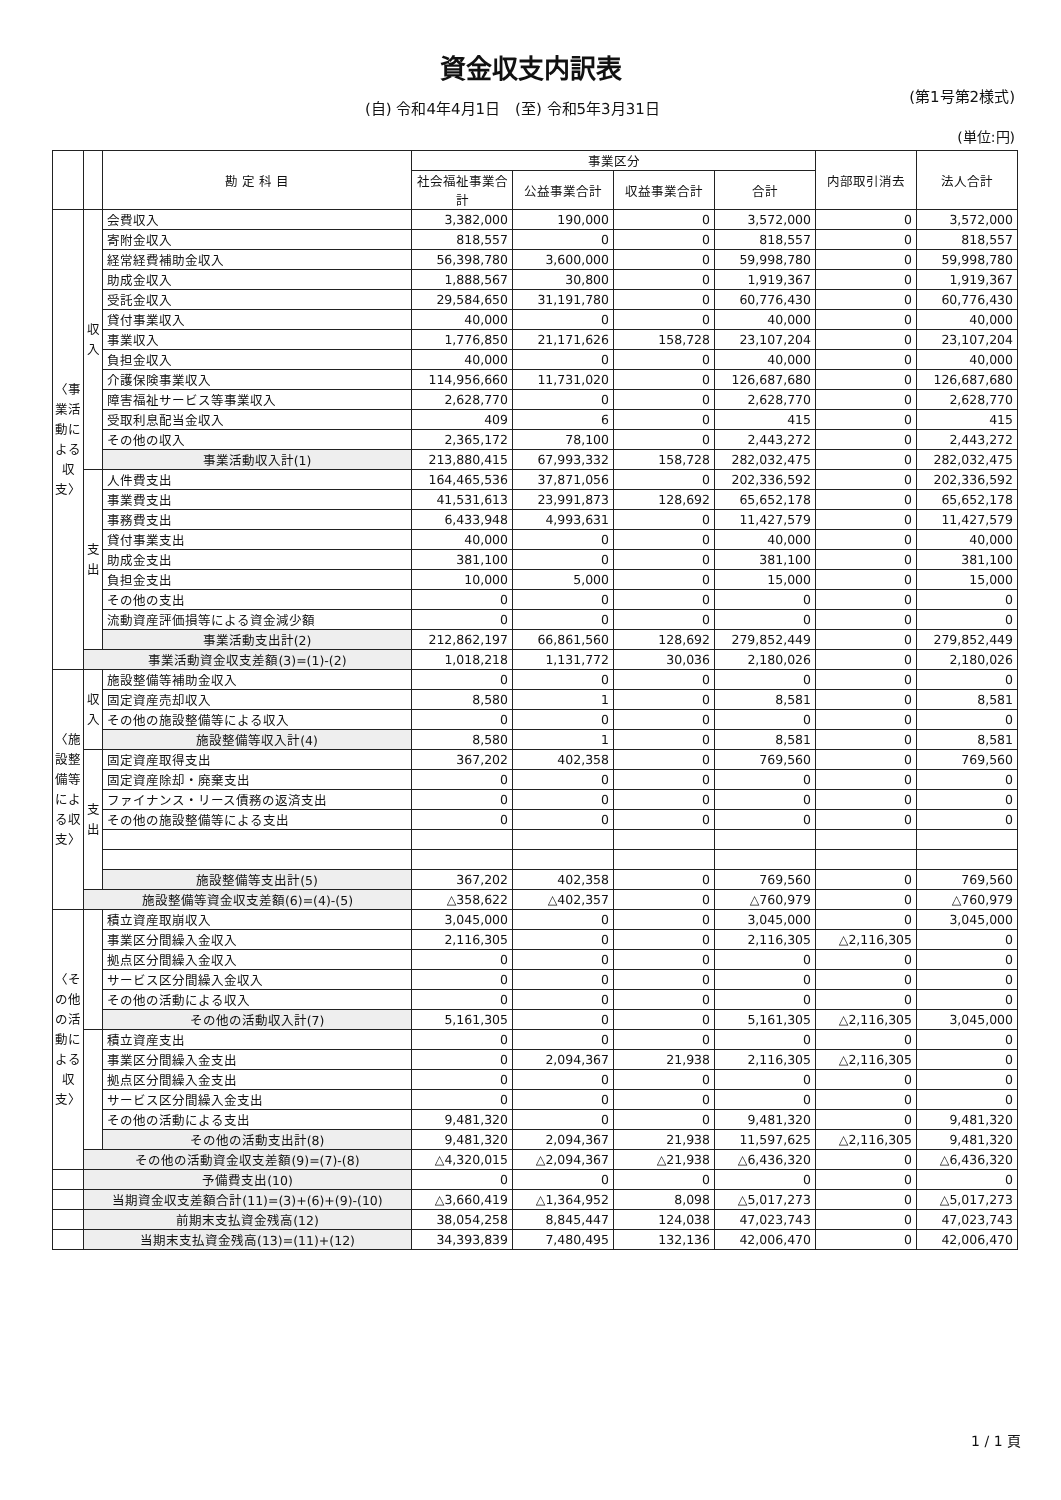資金収支内訳表
(自) 令和4年4月1日　(至) 令和5年3月31日 (第1号第2様式)
(単位:円)
| | | 勘 定 科 目 | 事業区分 | | | | 内部取引消去 | 法人合計 |
| --- | --- | --- | --- | --- | --- | --- | --- | --- |
| | | | 社会福祉事業合計 | 公益事業合計 | 収益事業合計 | 合計 | | |
| 〈事業活動による収支〉 | 収入 | 会費収入 | 3,382,000 | 190,000 | 0 | 3,572,000 | 0 | 3,572,000 |
| | | 寄附金収入 | 818,557 | 0 | 0 | 818,557 | 0 | 818,557 |
| | | 経常経費補助金収入 | 56,398,780 | 3,600,000 | 0 | 59,998,780 | 0 | 59,998,780 |
| | | 助成金収入 | 1,888,567 | 30,800 | 0 | 1,919,367 | 0 | 1,919,367 |
| | | 受託金収入 | 29,584,650 | 31,191,780 | 0 | 60,776,430 | 0 | 60,776,430 |
| | | 貸付事業収入 | 40,000 | 0 | 0 | 40,000 | 0 | 40,000 |
| | | 事業収入 | 1,776,850 | 21,171,626 | 158,728 | 23,107,204 | 0 | 23,107,204 |
| | | 負担金収入 | 40,000 | 0 | 0 | 40,000 | 0 | 40,000 |
| | | 介護保険事業収入 | 114,956,660 | 11,731,020 | 0 | 126,687,680 | 0 | 126,687,680 |
| | | 障害福祉サービス等事業収入 | 2,628,770 | 0 | 0 | 2,628,770 | 0 | 2,628,770 |
| | | 受取利息配当金収入 | 409 | 6 | 0 | 415 | 0 | 415 |
| | | その他の収入 | 2,365,172 | 78,100 | 0 | 2,443,272 | 0 | 2,443,272 |
| | | 事業活動収入計(1) | 213,880,415 | 67,993,332 | 158,728 | 282,032,475 | 0 | 282,032,475 |
| | 支出 | 人件費支出 | 164,465,536 | 37,871,056 | 0 | 202,336,592 | 0 | 202,336,592 |
| | | 事業費支出 | 41,531,613 | 23,991,873 | 128,692 | 65,652,178 | 0 | 65,652,178 |
| | | 事務費支出 | 6,433,948 | 4,993,631 | 0 | 11,427,579 | 0 | 11,427,579 |
| | | 貸付事業支出 | 40,000 | 0 | 0 | 40,000 | 0 | 40,000 |
| | | 助成金支出 | 381,100 | 0 | 0 | 381,100 | 0 | 381,100 |
| | | 負担金支出 | 10,000 | 5,000 | 0 | 15,000 | 0 | 15,000 |
| | | その他の支出 | 0 | 0 | 0 | 0 | 0 | 0 |
| | | 流動資産評価損等による資金減少額 | 0 | 0 | 0 | 0 | 0 | 0 |
| | | 事業活動支出計(2) | 212,862,197 | 66,861,560 | 128,692 | 279,852,449 | 0 | 279,852,449 |
| | 事業活動資金収支差額(3)=(1)-(2) | | 1,018,218 | 1,131,772 | 30,036 | 2,180,026 | 0 | 2,180,026 |
| 〈施設整備等による収支〉 | 収入 | 施設整備等補助金収入 | 0 | 0 | 0 | 0 | 0 | 0 |
| | | 固定資産売却収入 | 8,580 | 1 | 0 | 8,581 | 0 | 8,581 |
| | | その他の施設整備等による収入 | 0 | 0 | 0 | 0 | 0 | 0 |
| | | 施設整備等収入計(4) | 8,580 | 1 | 0 | 8,581 | 0 | 8,581 |
| | 支出 | 固定資産取得支出 | 367,202 | 402,358 | 0 | 769,560 | 0 | 769,560 |
| | | 固定資産除却・廃棄支出 | 0 | 0 | 0 | 0 | 0 | 0 |
| | | ファイナンス・リース債務の返済支出 | 0 | 0 | 0 | 0 | 0 | 0 |
| | | その他の施設整備等による支出 | 0 | 0 | 0 | 0 | 0 | 0 |
| | | 施設整備等支出計(5) | 367,202 | 402,358 | 0 | 769,560 | 0 | 769,560 |
| | 施設整備等資金収支差額(6)=(4)-(5) | | △358,622 | △402,357 | 0 | △760,979 | 0 | △760,979 |
| 〈その他の活動による収支〉 | | 積立資産取崩収入 | 3,045,000 | 0 | 0 | 3,045,000 | 0 | 3,045,000 |
| | | 事業区分間繰入金収入 | 2,116,305 | 0 | 0 | 2,116,305 | △2,116,305 | 0 |
| | | 拠点区分間繰入金収入 | 0 | 0 | 0 | 0 | 0 | 0 |
| | | サービス区分間繰入金収入 | 0 | 0 | 0 | 0 | 0 | 0 |
| | | その他の活動による収入 | 0 | 0 | 0 | 0 | 0 | 0 |
| | | その他の活動収入計(7) | 5,161,305 | 0 | 0 | 5,161,305 | △2,116,305 | 3,045,000 |
| | | 積立資産支出 | 0 | 0 | 0 | 0 | 0 | 0 |
| | | 事業区分間繰入金支出 | 0 | 2,094,367 | 21,938 | 2,116,305 | △2,116,305 | 0 |
| | | 拠点区分間繰入金支出 | 0 | 0 | 0 | 0 | 0 | 0 |
| | | サービス区分間繰入金支出 | 0 | 0 | 0 | 0 | 0 | 0 |
| | | その他の活動による支出 | 9,481,320 | 0 | 0 | 9,481,320 | 0 | 9,481,320 |
| | | その他の活動支出計(8) | 9,481,320 | 2,094,367 | 21,938 | 11,597,625 | △2,116,305 | 9,481,320 |
| | その他の活動資金収支差額(9)=(7)-(8) | | △4,320,015 | △2,094,367 | △21,938 | △6,436,320 | 0 | △6,436,320 |
| | 予備費支出(10) | | 0 | 0 | 0 | 0 | 0 | 0 |
| | 当期資金収支差額合計(11)=(3)+(6)+(9)-(10) | | △3,660,419 | △1,364,952 | 8,098 | △5,017,273 | 0 | △5,017,273 |
| | 前期末支払資金残高(12) | | 38,054,258 | 8,845,447 | 124,038 | 47,023,743 | 0 | 47,023,743 |
| | 当期末支払資金残高(13)=(11)+(12) | | 34,393,839 | 7,480,495 | 132,136 | 42,006,470 | 0 | 42,006,470 |
1 / 1 頁